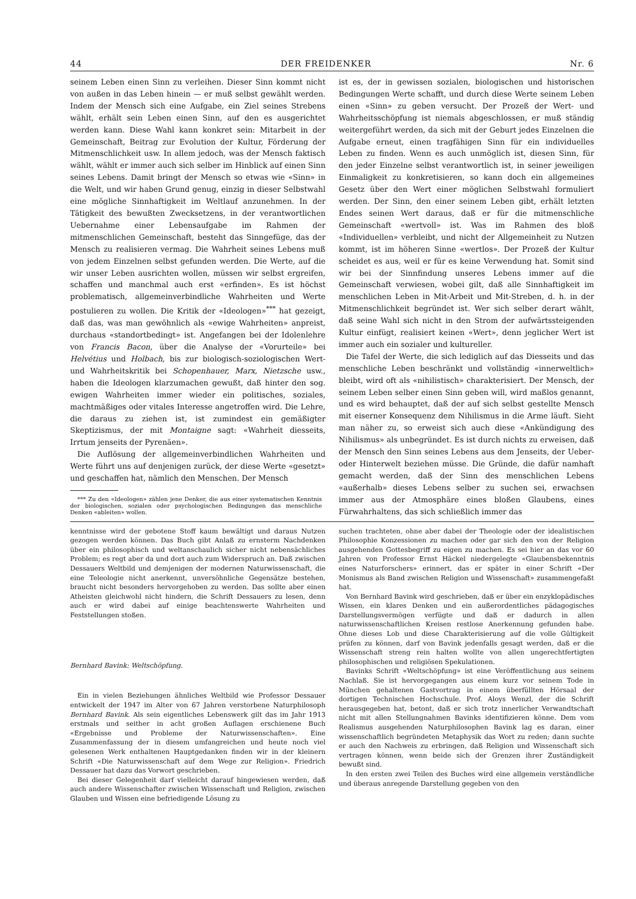44 DER FREIDENKER Nr. 6
seinem Leben einen Sinn zu verleihen. Dieser Sinn kommt nicht von außen in das Leben hinein — er muß selbst gewählt werden. Indem der Mensch sich eine Aufgabe, ein Ziel seines Strebens wählt, erhält sein Leben einen Sinn, auf den es ausgerichtet werden kann. Diese Wahl kann konkret sein: Mitarbeit in der Gemeinschaft, Beitrag zur Evolution der Kultur, Förderung der Mitmenschlichkeit usw. In allem jedoch, was der Mensch faktisch wählt, wählt er immer auch sich selber im Hinblick auf einen Sinn seines Lebens. Damit bringt der Mensch so etwas wie «Sinn» in die Welt, und wir haben Grund genug, einzig in dieser Selbstwahl eine mögliche Sinnhaftigkeit im Weltlauf anzunehmen. In der Tätigkeit des bewußten Zwecksetzens, in der verantwortlichen Uebernahme einer Lebensaufgabe im Rahmen der mitmenschlichen Gemeinschaft, besteht das Sinngefüge, das der Mensch zu realisieren vermag. Die Wahrheit seines Lebens muß von jedem Einzelnen selbst gefunden werden. Die Werte, auf die wir unser Leben ausrichten wollen, müssen wir selbst ergreifen, schaffen und manchmal auch erst «erfinden». Es ist höchst problematisch, allgemeinverbindliche Wahrheiten und Werte postulieren zu wollen. Die Kritik der «Ideologen»<sup>***</sup> hat gezeigt, daß das, was man gewöhnlich als «ewige Wahrheiten» anpreist, durchaus «standortbedingt» ist. Angefangen bei der Idolenlehre von Francis Bacon, über die Analyse der «Vorurteile» bei Helvétius und Holbach, bis zur biologisch-soziologischen Wert- und Wahrheitskritik bei Schopenhauer, Marx, Nietzsche usw., haben die Ideologen klarzumachen gewußt, daß hinter den sog. ewigen Wahrheiten immer wieder ein politisches, soziales, machtmäßiges oder vitales Interesse angetroffen wird. Die Lehre, die daraus zu ziehen ist, ist zumindest ein gemäßigter Skeptizismus, der mit Montaigne sagt: «Wahrheit diesseits, Irrtum jenseits der Pyrenäen».
Die Auflösung der allgemeinverbindlichen Wahrheiten und Werte führt uns auf denjenigen zurück, der diese Werte «gesetzt» und geschaffen hat, nämlich den Menschen. Der Mensch
*** Zu den «Ideologen» zählen jene Denker, die aus einer systematischen Kenntnis der biologischen, sozialen oder psychologischen Bedingungen das menschliche Denken «ableiten» wollen.
ist es, der in gewissen sozialen, biologischen und historischen Bedingungen Werte schafft, und durch diese Werte seinem Leben einen «Sinn» zu geben versucht. Der Prozeß der Wert- und Wahrheitsschöpfung ist niemals abgeschlossen, er muß ständig weitergeführt werden, da sich mit der Geburt jedes Einzelnen die Aufgabe erneut, einen tragfähigen Sinn für ein individuelles Leben zu finden. Wenn es auch unmöglich ist, diesen Sinn, für den jeder Einzelne selbst verantwortlich ist, in seiner jeweiligen Einmaligkeit zu konkretisieren, so kann doch ein allgemeines Gesetz über den Wert einer möglichen Selbstwahl formuliert werden. Der Sinn, den einer seinem Leben gibt, erhält letzten Endes seinen Wert daraus, daß er für die mitmenschliche Gemeinschaft «wertvoll» ist. Was im Rahmen des bloß «Individuellen» verbleibt, und nicht der Allgemeinheit zu Nutzen kommt, ist im höheren Sinne «wertlos». Der Prozeß der Kultur scheidet es aus, weil er für es keine Verwendung hat. Somit sind wir bei der Sinnfindung unseres Lebens immer auf die Gemeinschaft verwiesen, wobei gilt, daß alle Sinnhaftigkeit im menschlichen Leben in Mit-Arbeit und Mit-Streben, d. h. in der Mitmenschlichkeit begründet ist. Wer sich selber derart wählt, daß seine Wahl sich nicht in den Strom der aufwärtssteigenden Kultur einfügt, realisiert keinen «Wert», denn jeglicher Wert ist immer auch ein sozialer und kultureller.
Die Tafel der Werte, die sich lediglich auf das Diesseits und das menschliche Leben beschränkt und vollständig «innerweltlich» bleibt, wird oft als «nihilistisch» charakterisiert. Der Mensch, der seinem Leben selber einen Sinn geben will, wird maßlos genannt, und es wird behauptet, daß der auf sich selbst gestellte Mensch mit eiserner Konsequenz dem Nihilismus in die Arme läuft. Sieht man näher zu, so erweist sich auch diese «Ankündigung des Nihilismus» als unbegründet. Es ist durch nichts zu erweisen, daß der Mensch den Sinn seines Lebens aus dem Jenseits, der Ueber- oder Hinterwelt beziehen müsse. Die Gründe, die dafür namhaft gemacht werden, daß der Sinn des menschlichen Lebens «außerhalb» dieses Lebens selber zu suchen sei, erwachsen immer aus der Atmosphäre eines bloßen Glaubens, eines Fürwahrhaltens, das sich schließlich immer das
kenntnisse wird der gebotene Stoff kaum bewältigt und daraus Nutzen gezogen werden können. Das Buch gibt Anlaß zu ernsterm Nachdenken über ein philosophisch und weltanschaulich sicher nicht nebensächliches Problem; es regt aber da und dort auch zum Widerspruch an. Daß zwischen Dessauers Weltbild und demjenigen der modernen Naturwissenschaft, die eine Teleologie nicht anerkennt, unversöhnliche Gegensätze bestehen, braucht nicht besonders hervorgehoben zu werden. Das sollte aber einen Atheisten gleichwohl nicht hindern, die Schrift Dessauers zu lesen, denn auch er wird dabei auf einige beachtenswerte Wahrheiten und Feststellungen stoßen.
Bernhard Bavink: Weltschöpfung.
Ein in vielen Beziehungen ähnliches Weltbild wie Professor Dessauer entwickelt der 1947 im Alter von 67 Jahren verstorbene Naturphilosoph Bernhard Bavink. Als sein eigentliches Lebenswerk gilt das im Jahr 1913 erstmals und seither in acht großen Auflagen erschienene Buch «Ergebnisse und Probleme der Naturwissenschaften». Eine Zusammenfassung der in diesem umfangreichen und heute noch viel gelesenen Werk enthaltenen Hauptgedanken finden wir in der kleinern Schrift «Die Naturwissenschaft auf dem Wege zur Religion». Friedrich Dessauer hat dazu das Vorwort geschrieben.
Bei dieser Gelegenheit darf vielleicht darauf hingewiesen werden, daß auch andere Wissenschafter zwischen Wissenschaft und Religion, zwischen Glauben und Wissen eine befriedigende Lösung zu
suchen trachteten, ohne aber dabei der Theologie oder der idealistischen Philosophie Konzessionen zu machen oder gar sich den von der Religion ausgehenden Gottesbegriff zu eigen zu machen. Es sei hier an das vor 60 Jahren von Professor Ernst Häckel niedergelegte «Glaubensbekenntnis eines Naturforschers» erinnert, das er später in einer Schrift «Der Monismus als Band zwischen Religion und Wissenschaft» zusammengefaßt hat.
Von Bernhard Bavink wird geschrieben, daß er über ein enzyklopädisches Wissen, ein klares Denken und ein außerordentliches pädagogisches Darstellungsvermögen verfügte und daß er dadurch in allen naturwissenschaftlichen Kreisen restlose Anerkennung gefunden habe. Ohne dieses Lob und diese Charakterisierung auf die volle Gültigkeit prüfen zu können, darf von Bavink jedenfalls gesagt werden, daß er die Wissenschaft streng rein halten wollte von allen ungerechtfertigten philosophischen und religiösen Spekulationen.
Bavinks Schrift «Weltschöpfung» ist eine Veröffentlichung aus seinem Nachlaß. Sie ist hervorgegangen aus einem kurz vor seinem Tode in München gehaltenen Gastvortrag in einem überfüllten Hörsaal der dortigen Technischen Hochschule. Prof. Aloys Wenzl, der die Schrift herausgegeben hat, betont, daß er sich trotz innerlicher Verwandtschaft nicht mit allen Stellungnahmen Bavinks identifizieren könne. Dem vom Realismus ausgehenden Naturphilosophen Bavink lag es daran, einer wissenschaftlich begründeten Metaphysik das Wort zu reden; dann suchte er auch den Nachweis zu erbringen, daß Religion und Wissenschaft sich vertragen können, wenn beide sich der Grenzen ihrer Zuständigkeit bewußt sind.
In den ersten zwei Teilen des Buches wird eine allgemein verständliche und überaus anregende Darstellung gegeben von den